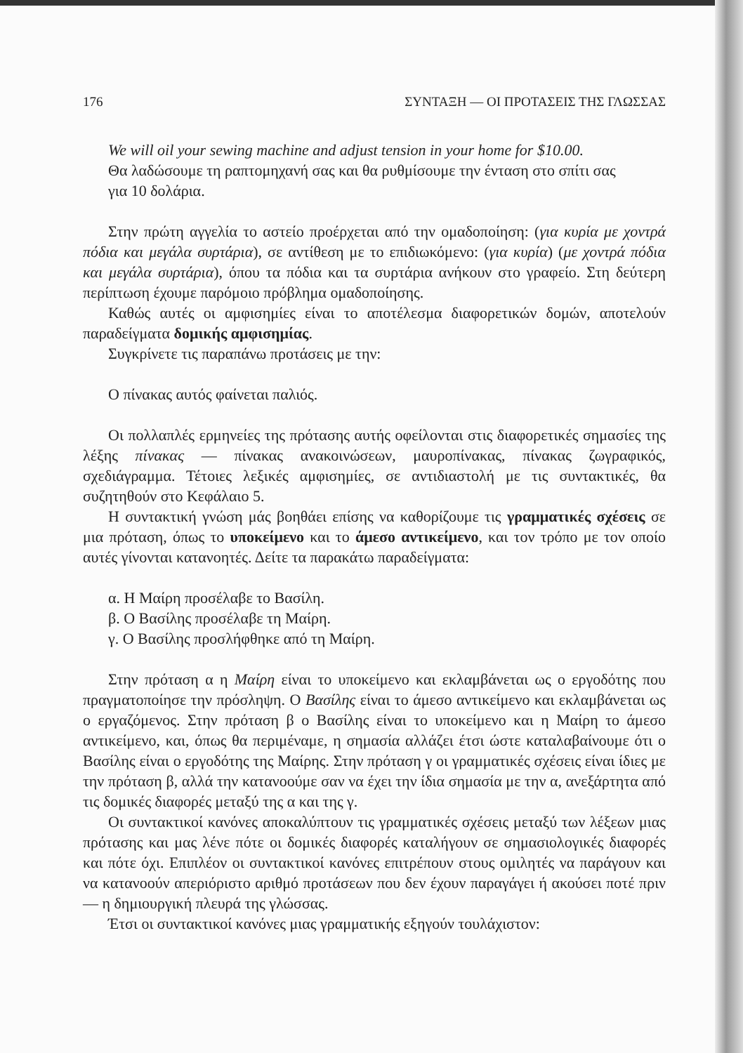176 ΣΥΝΤΑΞΗ — ΟΙ ΠΡΟΤΑΣΕΙΣ ΤΗΣ ΓΛΩΣΣΑΣ
We will oil your sewing machine and adjust tension in your home for $10.00.
Θα λαδώσουμε τη ραπτομηχανή σας και θα ρυθμίσουμε την ένταση στο σπίτι σας
για 10 δολάρια.
Στην πρώτη αγγελία το αστείο προέρχεται από την ομαδοποίηση: (για κυρία με χοντρά πόδια και μεγάλα συρτάρια), σε αντίθεση με το επιδιωκόμενο: (για κυρία) (με χοντρά πόδια και μεγάλα συρτάρια), όπου τα πόδια και τα συρτάρια ανήκουν στο γραφείο. Στη δεύτερη περίπτωση έχουμε παρόμοιο πρόβλημα ομαδοποίησης.
Καθώς αυτές οι αμφισημίες είναι το αποτέλεσμα διαφορετικών δομών, αποτελούν παραδείγματα δομικής αμφισημίας.
Συγκρίνετε τις παραπάνω προτάσεις με την:
Ο πίνακας αυτός φαίνεται παλιός.
Οι πολλαπλές ερμηνείες της πρότασης αυτής οφείλονται στις διαφορετικές σημασίες της λέξης πίνακας — πίνακας ανακοινώσεων, μαυροπίνακας, πίνακας ζωγραφικός, σχεδιάγραμμα. Τέτοιες λεξικές αμφισημίες, σε αντιδιαστολή με τις συντακτικές, θα συζητηθούν στο Κεφάλαιο 5.
Η συντακτική γνώση μάς βοηθάει επίσης να καθορίζουμε τις γραμματικές σχέσεις σε μια πρόταση, όπως το υποκείμενο και το άμεσο αντικείμενο, και τον τρόπο με τον οποίο αυτές γίνονται κατανοητές. Δείτε τα παρακάτω παραδείγματα:
α. Η Μαίρη προσέλαβε το Βασίλη.
β. Ο Βασίλης προσέλαβε τη Μαίρη.
γ. Ο Βασίλης προσλήφθηκε από τη Μαίρη.
Στην πρόταση α η Μαίρη είναι το υποκείμενο και εκλαμβάνεται ως ο εργοδότης που πραγματοποίησε την πρόσληψη. Ο Βασίλης είναι το άμεσο αντικείμενο και εκλαμβάνεται ως ο εργαζόμενος. Στην πρόταση β ο Βασίλης είναι το υποκείμενο και η Μαίρη το άμεσο αντικείμενο, και, όπως θα περιμέναμε, η σημασία αλλάζει έτσι ώστε καταλαβαίνουμε ότι ο Βασίλης είναι ο εργοδότης της Μαίρης. Στην πρόταση γ οι γραμματικές σχέσεις είναι ίδιες με την πρόταση β, αλλά την κατανοούμε σαν να έχει την ίδια σημασία με την α, ανεξάρτητα από τις δομικές διαφορές μεταξύ της α και της γ.
Οι συντακτικοί κανόνες αποκαλύπτουν τις γραμματικές σχέσεις μεταξύ των λέξεων μιας πρότασης και μας λένε πότε οι δομικές διαφορές καταλήγουν σε σημασιολογικές διαφορές και πότε όχι. Επιπλέον οι συντακτικοί κανόνες επιτρέπουν στους ομιλητές να παράγουν και να κατανοούν απεριόριστο αριθμό προτάσεων που δεν έχουν παραγάγει ή ακούσει ποτέ πριν — η δημιουργική πλευρά της γλώσσας.
Έτσι οι συντακτικοί κανόνες μιας γραμματικής εξηγούν τουλάχιστον: